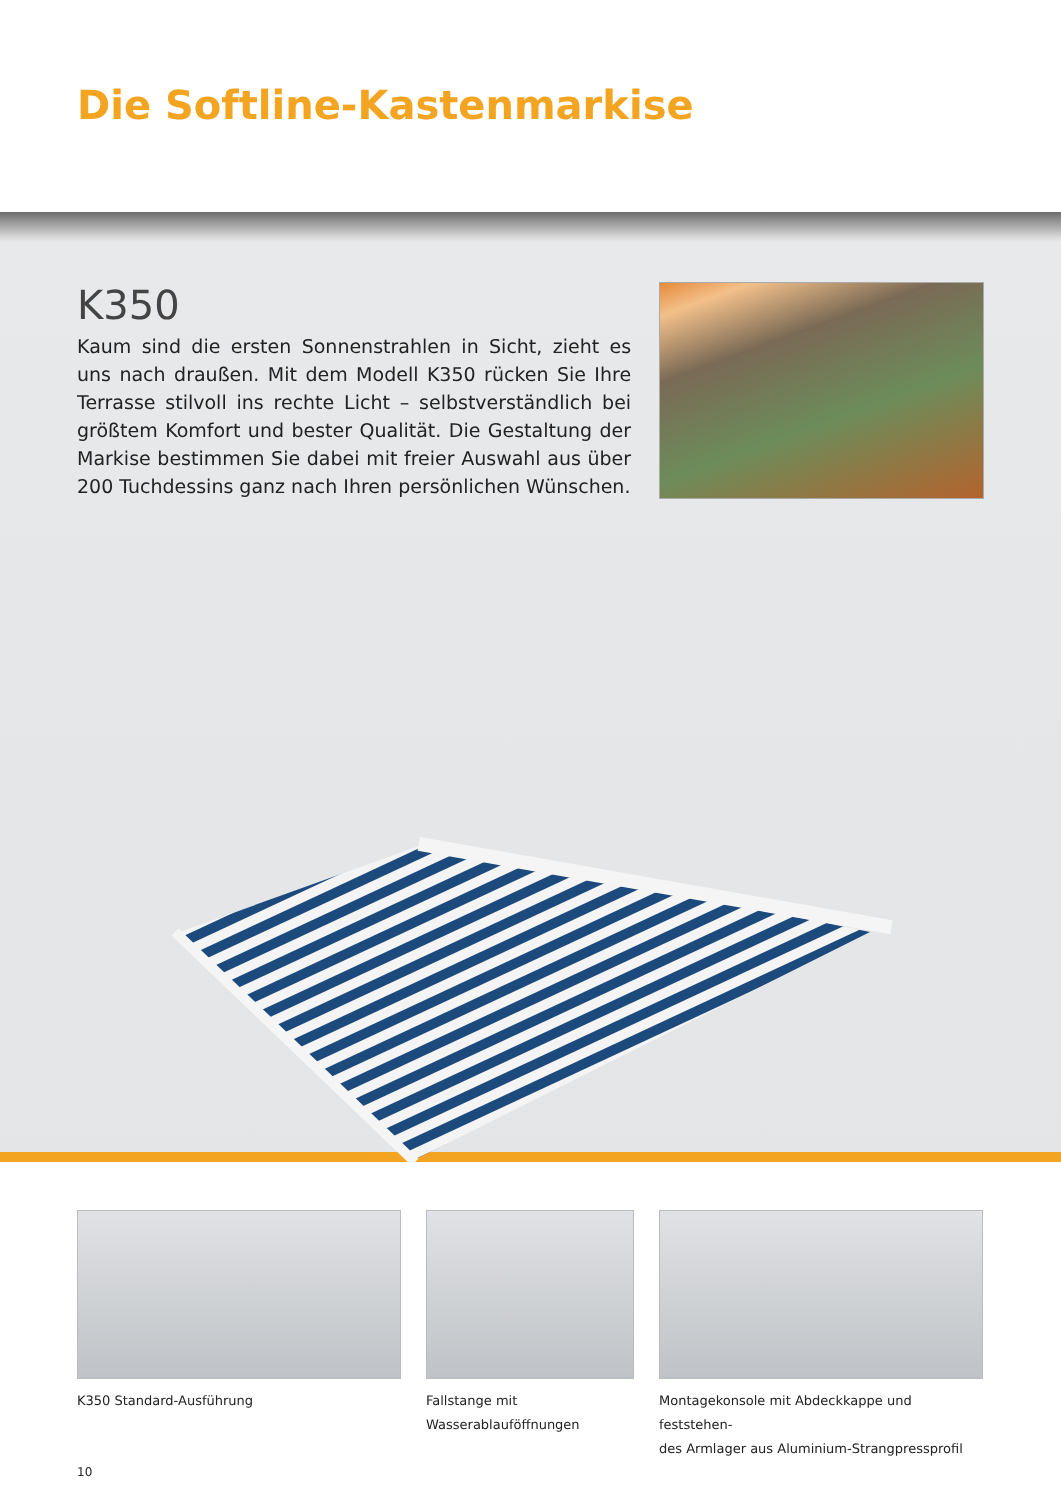Die Softline-Kastenmarkise
K350
Kaum sind die ersten Sonnenstrahlen in Sicht, zieht es uns nach draußen. Mit dem Modell K350 rücken Sie Ihre Terrasse stilvoll ins rechte Licht – selbstverständlich bei größtem Komfort und bester Qualität. Die Gestaltung der Markise bestimmen Sie dabei mit freier Auswahl aus über 200 Tuchdessins ganz nach Ihren persönlichen Wünschen.
K350 Standard-Ausführung Fallstange mit
Wasserablauföffnungen
Montagekonsole mit Abdeckkappe und feststehen-
des Armlager aus Aluminium-Strangpressprofil
10